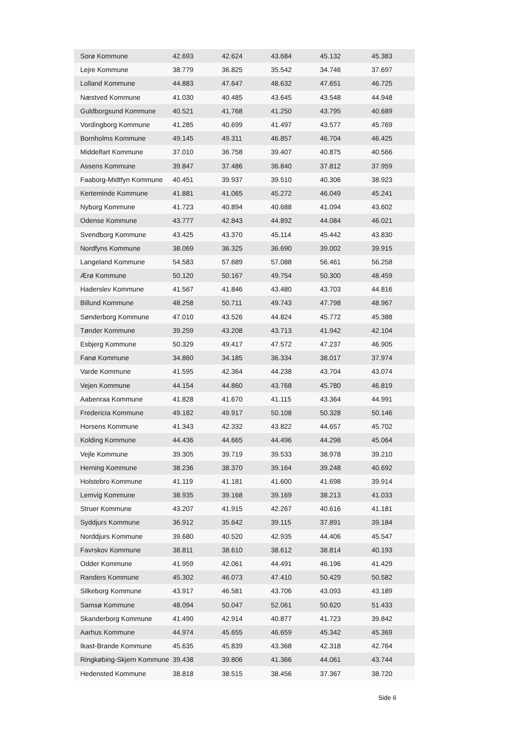| Sorø Kommune | 42.693 | 42.624 | 43.684 | 45.132 | 45.383 |
| Lejre Kommune | 38.779 | 36.825 | 35.542 | 34.746 | 37.697 |
| Lolland Kommune | 44.883 | 47.647 | 48.632 | 47.651 | 46.725 |
| Næstved Kommune | 41.030 | 40.485 | 43.645 | 43.548 | 44.948 |
| Guldborgsund Kommune | 40.521 | 41.768 | 41.250 | 43.795 | 40.689 |
| Vordingborg Kommune | 41.285 | 40.699 | 41.497 | 43.577 | 45.769 |
| Bornholms Kommune | 49.145 | 49.311 | 46.857 | 46.704 | 46.425 |
| Middelfart Kommune | 37.010 | 36.758 | 39.407 | 40.875 | 40.566 |
| Assens Kommune | 39.847 | 37.486 | 36.840 | 37.812 | 37.959 |
| Faaborg-Midtfyn Kommune | 40.451 | 39.937 | 39.510 | 40.306 | 38.923 |
| Kerteminde Kommune | 41.881 | 41.065 | 45.272 | 46.049 | 45.241 |
| Nyborg Kommune | 41.723 | 40.894 | 40.688 | 41.094 | 43.602 |
| Odense Kommune | 43.777 | 42.843 | 44.892 | 44.084 | 46.021 |
| Svendborg Kommune | 43.425 | 43.370 | 45.114 | 45.442 | 43.830 |
| Nordfyns Kommune | 38.069 | 36.325 | 36.690 | 39.002 | 39.915 |
| Langeland Kommune | 54.583 | 57.689 | 57.088 | 56.461 | 56.258 |
| Ærø Kommune | 50.120 | 50.167 | 49.754 | 50.300 | 48.459 |
| Haderslev Kommune | 41.567 | 41.846 | 43.480 | 43.703 | 44.816 |
| Billund Kommune | 48.258 | 50.711 | 49.743 | 47.798 | 48.967 |
| Sønderborg Kommune | 47.010 | 43.526 | 44.824 | 45.772 | 45.388 |
| Tønder Kommune | 39.259 | 43.208 | 43.713 | 41.942 | 42.104 |
| Esbjerg Kommune | 50.329 | 49.417 | 47.572 | 47.237 | 46.905 |
| Fanø Kommune | 34.860 | 34.185 | 36.334 | 38.017 | 37.974 |
| Varde Kommune | 41.595 | 42.364 | 44.238 | 43.704 | 43.074 |
| Vejen Kommune | 44.154 | 44.860 | 43.768 | 45.780 | 46.819 |
| Aabenraa Kommune | 41.828 | 41.670 | 41.115 | 43.364 | 44.991 |
| Fredericia Kommune | 49.182 | 49.917 | 50.108 | 50.328 | 50.146 |
| Horsens Kommune | 41.343 | 42.332 | 43.822 | 44.657 | 45.702 |
| Kolding Kommune | 44.436 | 44.665 | 44.496 | 44.298 | 45.064 |
| Vejle Kommune | 39.305 | 39.719 | 39.533 | 38.978 | 39.210 |
| Herning Kommune | 38.236 | 38.370 | 39.164 | 39.248 | 40.692 |
| Holstebro Kommune | 41.119 | 41.181 | 41.600 | 41.698 | 39.914 |
| Lemvig Kommune | 38.935 | 39.168 | 39.169 | 38.213 | 41.033 |
| Struer Kommune | 43.207 | 41.915 | 42.267 | 40.616 | 41.181 |
| Syddjurs Kommune | 36.912 | 35.642 | 39.115 | 37.891 | 39.184 |
| Norddjurs Kommune | 39.680 | 40.520 | 42.935 | 44.406 | 45.547 |
| Favrskov Kommune | 38.811 | 38.610 | 38.612 | 38.814 | 40.193 |
| Odder Kommune | 41.959 | 42.061 | 44.491 | 46.196 | 41.429 |
| Randers Kommune | 45.302 | 46.073 | 47.410 | 50.429 | 50.582 |
| Silkeborg Kommune | 43.917 | 46.581 | 43.706 | 43.093 | 43.189 |
| Samsø Kommune | 48.094 | 50.047 | 52.061 | 50.620 | 51.433 |
| Skanderborg Kommune | 41.490 | 42.914 | 40.877 | 41.723 | 39.842 |
| Aarhus Kommune | 44.974 | 45.655 | 46.659 | 45.342 | 45.369 |
| Ikast-Brande Kommune | 45.635 | 45.839 | 43.368 | 42.318 | 42.764 |
| Ringkøbing-Skjern Kommune | 39.438 | 39.806 | 41.366 | 44.061 | 43.744 |
| Hedensted Kommune | 38.818 | 38.515 | 38.456 | 37.367 | 38.720 |
Side 6